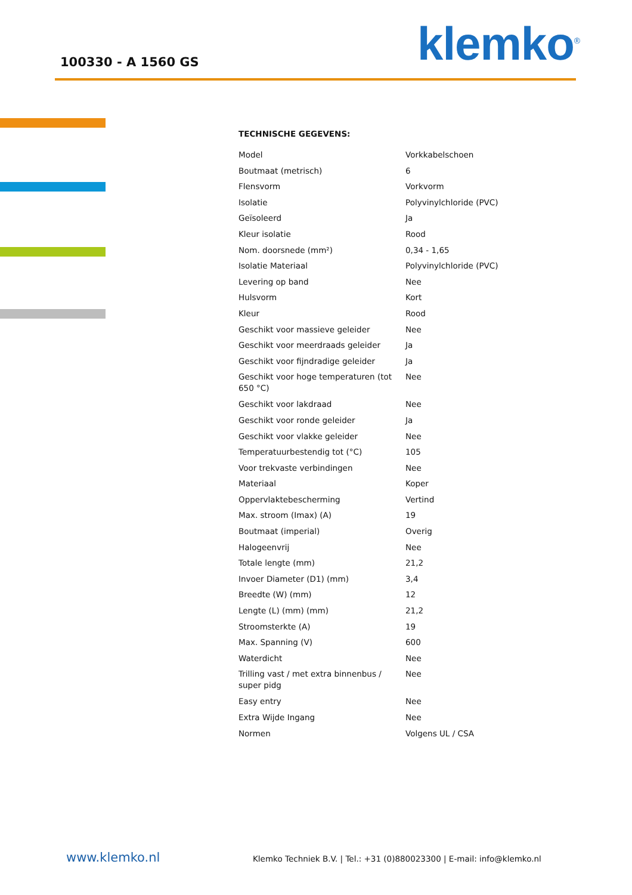100330 - A 1560 GS klemko<sup>®</sup>
TECHNISCHE GEGEVENS:
| Model | Vorkkabelschoen |
| Boutmaat (metrisch) | 6 |
| Flensvorm | Vorkvorm |
| Isolatie | Polyvinylchloride (PVC) |
| Geïsoleerd | Ja |
| Kleur isolatie | Rood |
| Nom. doorsnede (mm²) | 0,34 - 1,65 |
| Isolatie Materiaal | Polyvinylchloride (PVC) |
| Levering op band | Nee |
| Hulsvorm | Kort |
| Kleur | Rood |
| Geschikt voor massieve geleider | Nee |
| Geschikt voor meerdraads geleider | Ja |
| Geschikt voor fijndradige geleider | Ja |
| Geschikt voor hoge temperaturen (tot 650 °C) | Nee |
| Geschikt voor lakdraad | Nee |
| Geschikt voor ronde geleider | Ja |
| Geschikt voor vlakke geleider | Nee |
| Temperatuurbestendig tot (°C) | 105 |
| Voor trekvaste verbindingen | Nee |
| Materiaal | Koper |
| Oppervlaktebescherming | Vertind |
| Max. stroom (Imax) (A) | 19 |
| Boutmaat (imperial) | Overig |
| Halogeenvrij | Nee |
| Totale lengte (mm) | 21,2 |
| Invoer Diameter (D1) (mm) | 3,4 |
| Breedte (W) (mm) | 12 |
| Lengte (L) (mm) (mm) | 21,2 |
| Stroomsterkte (A) | 19 |
| Max. Spanning (V) | 600 |
| Waterdicht | Nee |
| Trilling vast / met extra binnenbus / super pidg | Nee |
| Easy entry | Nee |
| Extra Wijde Ingang | Nee |
| Normen | Volgens UL / CSA |
www.klemko.nl
Klemko Techniek B.V. | Tel.: +31 (0)880023300 | E-mail: info@klemko.nl